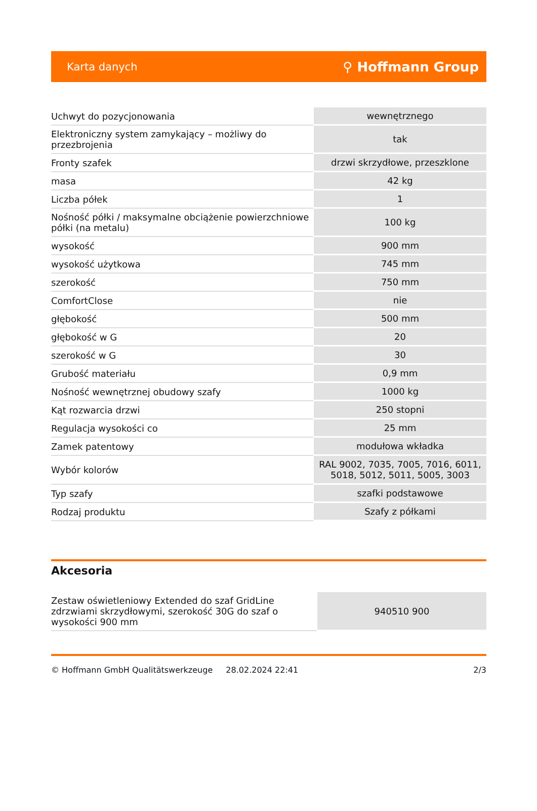Karta danych ⚲ Hoffmann Group
| Uchwyt do pozycjonowania | wewnętrznego |
| Elektroniczny system zamykający – możliwy do przezbrojenia | tak |
| Fronty szafek | drzwi skrzydłowe, przeszklone |
| masa | 42 kg |
| Liczba półek | 1 |
| Nośność półki / maksymalne obciążenie powierzchniowe półki (na metalu) | 100 kg |
| wysokość | 900 mm |
| wysokość użytkowa | 745 mm |
| szerokość | 750 mm |
| ComfortClose | nie |
| głębokość | 500 mm |
| głębokość w G | 20 |
| szerokość w G | 30 |
| Grubość materiału | 0,9 mm |
| Nośność wewnętrznej obudowy szafy | 1000 kg |
| Kąt rozwarcia drzwi | 250 stopni |
| Regulacja wysokości co | 25 mm |
| Zamek patentowy | modułowa wkładka |
| Wybór kolorów | RAL 9002, 7035, 7005, 7016, 6011, 5018, 5012, 5011, 5005, 3003 |
| Typ szafy | szafki podstawowe |
| Rodzaj produktu | Szafy z półkami |
Akcesoria
| Zestaw oświetleniowy Extended do szaf GridLine zdrzwiami skrzydłowymi, szerokość 30G do szaf o wysokości 900 mm | 940510 900 |
© Hoffmann GmbH Qualitätswerkzeuge 28.02.2024 22:41 2/3